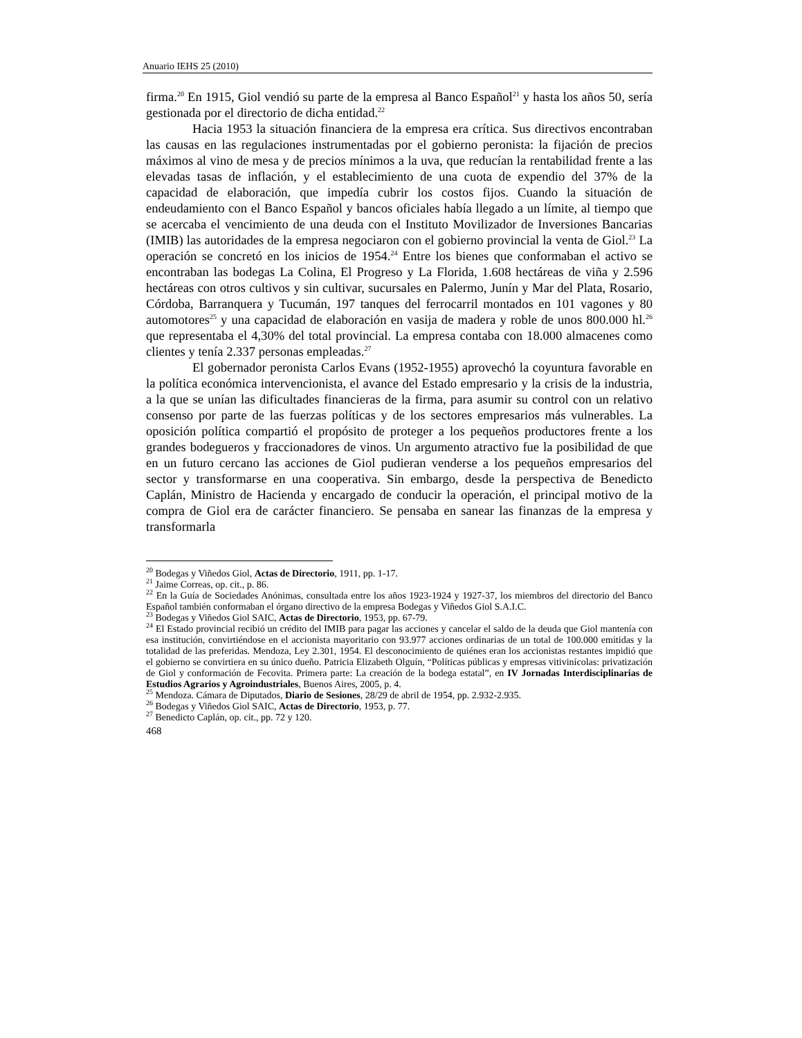Anuario IEHS 25 (2010)
firma.<sup>20</sup> En 1915, Giol vendió su parte de la empresa al Banco Español<sup>21</sup> y hasta los años 50, sería gestionada por el directorio de dicha entidad.<sup>22</sup>
Hacia 1953 la situación financiera de la empresa era crítica. Sus directivos encontraban las causas en las regulaciones instrumentadas por el gobierno peronista: la fijación de precios máximos al vino de mesa y de precios mínimos a la uva, que reducían la rentabilidad frente a las elevadas tasas de inflación, y el establecimiento de una cuota de expendio del 37% de la capacidad de elaboración, que impedía cubrir los costos fijos. Cuando la situación de endeudamiento con el Banco Español y bancos oficiales había llegado a un límite, al tiempo que se acercaba el vencimiento de una deuda con el Instituto Movilizador de Inversiones Bancarias (IMIB) las autoridades de la empresa negociaron con el gobierno provincial la venta de Giol.<sup>23</sup> La operación se concretó en los inicios de 1954.<sup>24</sup> Entre los bienes que conformaban el activo se encontraban las bodegas La Colina, El Progreso y La Florida, 1.608 hectáreas de viña y 2.596 hectáreas con otros cultivos y sin cultivar, sucursales en Palermo, Junín y Mar del Plata, Rosario, Córdoba, Barranquera y Tucumán, 197 tanques del ferrocarril montados en 101 vagones y 80 automotores<sup>25</sup> y una capacidad de elaboración en vasija de madera y roble de unos 800.000 hl.<sup>26</sup> que representaba el 4,30% del total provincial. La empresa contaba con 18.000 almacenes como clientes y tenía 2.337 personas empleadas.<sup>27</sup>
El gobernador peronista Carlos Evans (1952-1955) aprovechó la coyuntura favorable en la política económica intervencionista, el avance del Estado empresario y la crisis de la industria, a la que se unían las dificultades financieras de la firma, para asumir su control con un relativo consenso por parte de las fuerzas políticas y de los sectores empresarios más vulnerables. La oposición política compartió el propósito de proteger a los pequeños productores frente a los grandes bodegueros y fraccionadores de vinos. Un argumento atractivo fue la posibilidad de que en un futuro cercano las acciones de Giol pudieran venderse a los pequeños empresarios del sector y transformarse en una cooperativa. Sin embargo, desde la perspectiva de Benedicto Caplán, Ministro de Hacienda y encargado de conducir la operación, el principal motivo de la compra de Giol era de carácter financiero. Se pensaba en sanear las finanzas de la empresa y transformarla
<sup>20</sup> Bodegas y Viñedos Giol, Actas de Directorio, 1911, pp. 1-17.
<sup>21</sup> Jaime Correas, op. cit., p. 86.
<sup>22</sup> En la Guía de Sociedades Anónimas, consultada entre los años 1923-1924 y 1927-37, los miembros del directorio del Banco Español también conformaban el órgano directivo de la empresa Bodegas y Viñedos Giol S.A.I.C.
<sup>23</sup> Bodegas y Viñedos Giol SAIC, Actas de Directorio, 1953, pp. 67-79.
<sup>24</sup> El Estado provincial recibió un crédito del IMIB para pagar las acciones y cancelar el saldo de la deuda que Giol mantenía con esa institución, convirtiéndose en el accionista mayoritario con 93.977 acciones ordinarias de un total de 100.000 emitidas y la totalidad de las preferidas. Mendoza, Ley 2.301, 1954. El desconocimiento de quiénes eran los accionistas restantes impidió que el gobierno se convirtiera en su único dueño. Patricia Elizabeth Olguín, “Políticas públicas y empresas vitivinícolas: privatización de Giol y conformación de Fecovita. Primera parte: La creación de la bodega estatal”, en IV Jornadas Interdisciplinarias de Estudios Agrarios y Agroindustriales, Buenos Aires, 2005, p. 4.
<sup>25</sup> Mendoza. Cámara de Diputados, Diario de Sesiones, 28/29 de abril de 1954, pp. 2.932-2.935.
<sup>26</sup> Bodegas y Viñedos Giol SAIC, Actas de Directorio, 1953, p. 77.
<sup>27</sup> Benedicto Caplán, op. cit., pp. 72 y 120.
468